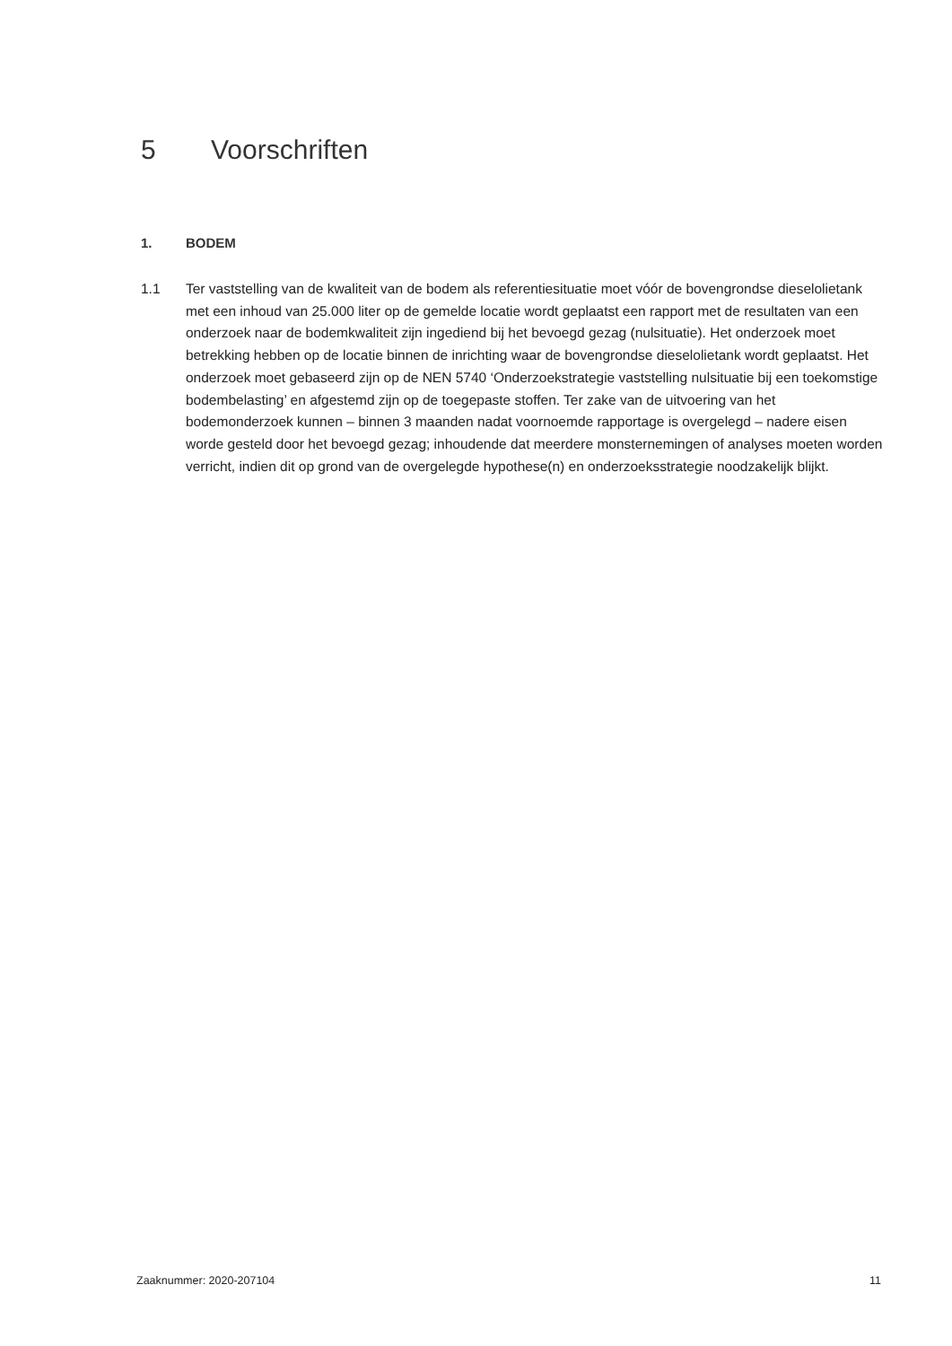5 Voorschriften
1. BODEM
1.1 Ter vaststelling van de kwaliteit van de bodem als referentiesituatie moet vóór de bovengrondse dieselolietank met een inhoud van 25.000 liter op de gemelde locatie wordt geplaatst een rapport met de resultaten van een onderzoek naar de bodemkwaliteit zijn ingediend bij het bevoegd gezag (nulsituatie). Het onderzoek moet betrekking hebben op de locatie binnen de inrichting waar de bovengrondse dieselolietank wordt geplaatst. Het onderzoek moet gebaseerd zijn op de NEN 5740 ‘Onderzoekstrategie vaststelling nulsituatie bij een toekomstige bodembelasting’ en afgestemd zijn op de toegepaste stoffen. Ter zake van de uitvoering van het bodemonderzoek kunnen – binnen 3 maanden nadat voornoemde rapportage is overgelegd – nadere eisen worde gesteld door het bevoegd gezag; inhoudende dat meerdere monsternemingen of analyses moeten worden verricht, indien dit op grond van de overgelegde hypothese(n) en onderzoeksstrategie noodzakelijk blijkt.
Zaaknummer: 2020-207104 11